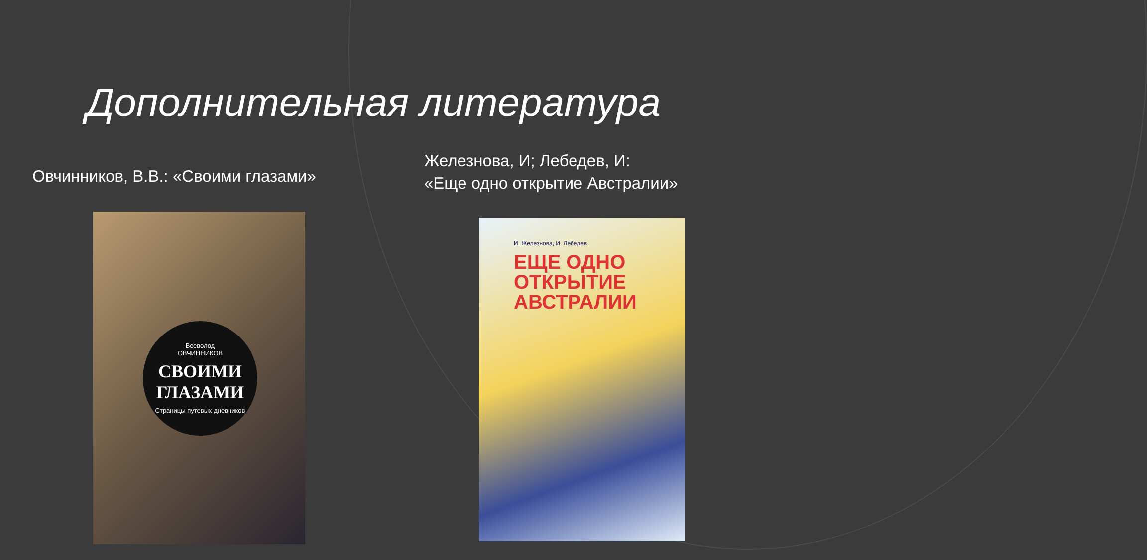Дополнительная литература
Овчинников, В.В.: «Своими глазами»
Железнова, И; Лебедев, И:
«Еще одно открытие Австралии»
Всеволод
ОВЧИННИКОВ
СВОИМИ
ГЛАЗАМИ
Страницы путевых дневников
И. Железнова, И. Лебедев
ЕЩЕ ОДНО
ОТКРЫТИЕ
АВСТРАЛИИ